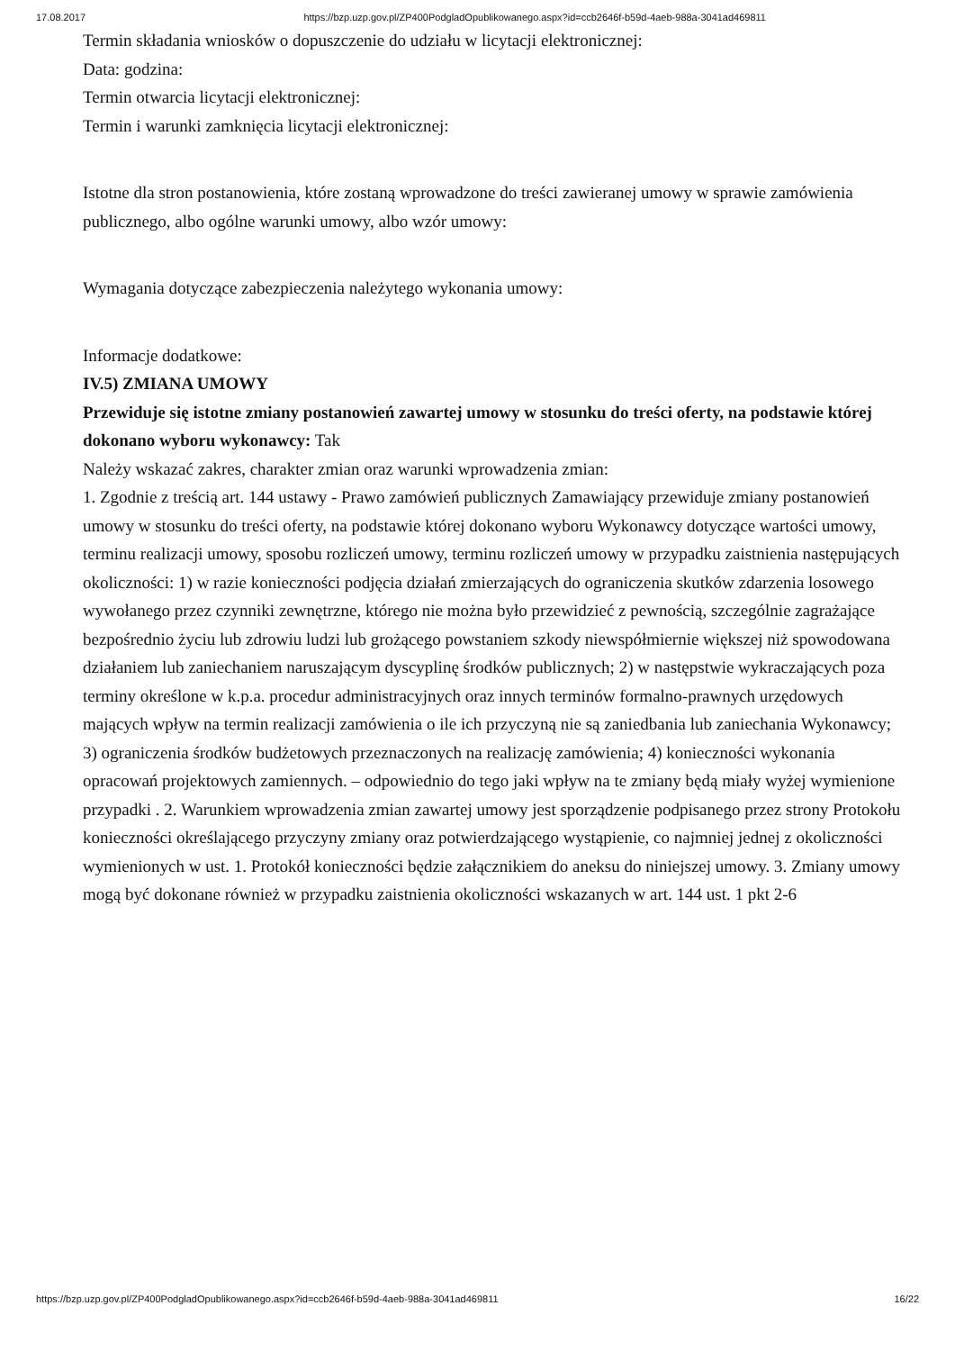17.08.2017 https://bzp.uzp.gov.pl/ZP400PodgladOpublikowanego.aspx?id=ccb2646f-b59d-4aeb-988a-3041ad469811
Termin składania wniosków o dopuszczenie do udziału w licytacji elektronicznej:
Data: godzina:
Termin otwarcia licytacji elektronicznej:
Termin i warunki zamknięcia licytacji elektronicznej:
Istotne dla stron postanowienia, które zostaną wprowadzone do treści zawieranej umowy w sprawie zamówienia publicznego, albo ogólne warunki umowy, albo wzór umowy:
Wymagania dotyczące zabezpieczenia należytego wykonania umowy:
Informacje dodatkowe:
IV.5) ZMIANA UMOWY
Przewiduje się istotne zmiany postanowień zawartej umowy w stosunku do treści oferty, na podstawie której dokonano wyboru wykonawcy: Tak
Należy wskazać zakres, charakter zmian oraz warunki wprowadzenia zmian:
1. Zgodnie z treścią art. 144 ustawy - Prawo zamówień publicznych Zamawiający przewiduje zmiany postanowień umowy w stosunku do treści oferty, na podstawie której dokonano wyboru Wykonawcy dotyczące wartości umowy, terminu realizacji umowy, sposobu rozliczeń umowy, terminu rozliczeń umowy w przypadku zaistnienia następujących okoliczności: 1) w razie konieczności podjęcia działań zmierzających do ograniczenia skutków zdarzenia losowego wywołanego przez czynniki zewnętrzne, którego nie można było przewidzieć z pewnością, szczególnie zagrażające bezpośrednio życiu lub zdrowiu ludzi lub grożącego powstaniem szkody niewspółmiernie większej niż spowodowana działaniem lub zaniechaniem naruszającym dyscyplinę środków publicznych; 2) w następstwie wykraczających poza terminy określone w k.p.a. procedur administracyjnych oraz innych terminów formalno-prawnych urzędowych mających wpływ na termin realizacji zamówienia o ile ich przyczyną nie są zaniedbania lub zaniechania Wykonawcy; 3) ograniczenia środków budżetowych przeznaczonych na realizację zamówienia; 4) konieczności wykonania opracowań projektowych zamiennych. – odpowiednio do tego jaki wpływ na te zmiany będą miały wyżej wymienione przypadki . 2. Warunkiem wprowadzenia zmian zawartej umowy jest sporządzenie podpisanego przez strony Protokołu konieczności określającego przyczyny zmiany oraz potwierdzającego wystąpienie, co najmniej jednej z okoliczności wymienionych w ust. 1. Protokół konieczności będzie załącznikiem do aneksu do niniejszej umowy. 3. Zmiany umowy mogą być dokonane również w przypadku zaistnienia okoliczności wskazanych w art. 144 ust. 1 pkt 2-6
https://bzp.uzp.gov.pl/ZP400PodgladOpublikowanego.aspx?id=ccb2646f-b59d-4aeb-988a-3041ad469811 16/22